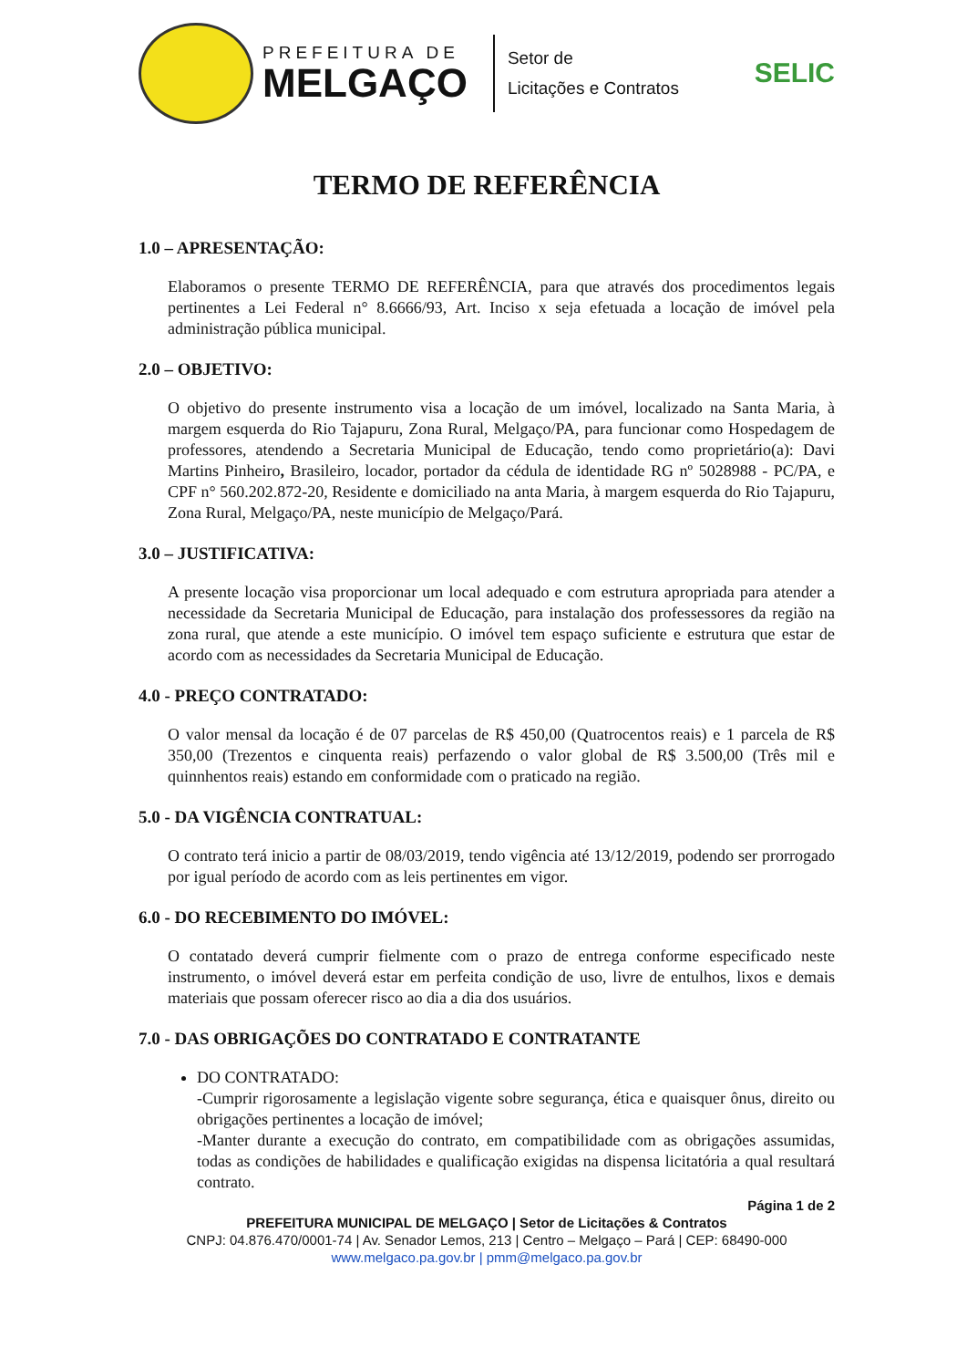PREFEITURA DE
MELGAÇO
Setor de
Licitações e Contratos
SELIC
TERMO DE REFERÊNCIA
1.0 – APRESENTAÇÃO:
Elaboramos o presente TERMO DE REFERÊNCIA, para que através dos procedimentos legais pertinentes a Lei Federal n° 8.6666/93, Art. Inciso x seja efetuada a locação de imóvel pela administração pública municipal.
2.0 – OBJETIVO:
O objetivo do presente instrumento visa a locação de um imóvel, localizado na Santa Maria, à margem esquerda do Rio Tajapuru, Zona Rural, Melgaço/PA, para funcionar como Hospedagem de professores, atendendo a Secretaria Municipal de Educação, tendo como proprietário(a): Davi Martins Pinheiro, Brasileiro, locador, portador da cédula de identidade RG nº 5028988 - PC/PA, e CPF n° 560.202.872-20, Residente e domiciliado na anta Maria, à margem esquerda do Rio Tajapuru, Zona Rural, Melgaço/PA, neste município de Melgaço/Pará.
3.0 – JUSTIFICATIVA:
A presente locação visa proporcionar um local adequado e com estrutura apropriada para atender a necessidade da Secretaria Municipal de Educação, para instalação dos professessores da região na zona rural, que atende a este município. O imóvel tem espaço suficiente e estrutura que estar de acordo com as necessidades da Secretaria Municipal de Educação.
4.0 - PREÇO CONTRATADO:
O valor mensal da locação é de 07 parcelas de R$ 450,00 (Quatrocentos reais) e 1 parcela de R$ 350,00 (Trezentos e cinquenta reais) perfazendo o valor global de R$ 3.500,00 (Três mil e quinnhentos reais) estando em conformidade com o praticado na região.
5.0 - DA VIGÊNCIA CONTRATUAL:
O contrato terá inicio a partir de 08/03/2019, tendo vigência até 13/12/2019, podendo ser prorrogado por igual período de acordo com as leis pertinentes em vigor.
6.0 - DO RECEBIMENTO DO IMÓVEL:
O contatado deverá cumprir fielmente com o prazo de entrega conforme especificado neste instrumento, o imóvel deverá estar em perfeita condição de uso, livre de entulhos, lixos e demais materiais que possam oferecer risco ao dia a dia dos usuários.
7.0 - DAS OBRIGAÇÕES DO CONTRATADO E CONTRATANTE
DO CONTRATADO:
-Cumprir rigorosamente a legislação vigente sobre segurança, ética e quaisquer ônus, direito ou obrigações pertinentes a locação de imóvel;
-Manter durante a execução do contrato, em compatibilidade com as obrigações assumidas, todas as condições de habilidades e qualificação exigidas na dispensa licitatória a qual resultará contrato.
Página 1 de 2
PREFEITURA MUNICIPAL DE MELGAÇO | Setor de Licitações & Contratos
CNPJ: 04.876.470/0001-74 | Av. Senador Lemos, 213 | Centro – Melgaço – Pará | CEP: 68490-000
www.melgaco.pa.gov.br | pmm@melgaco.pa.gov.br